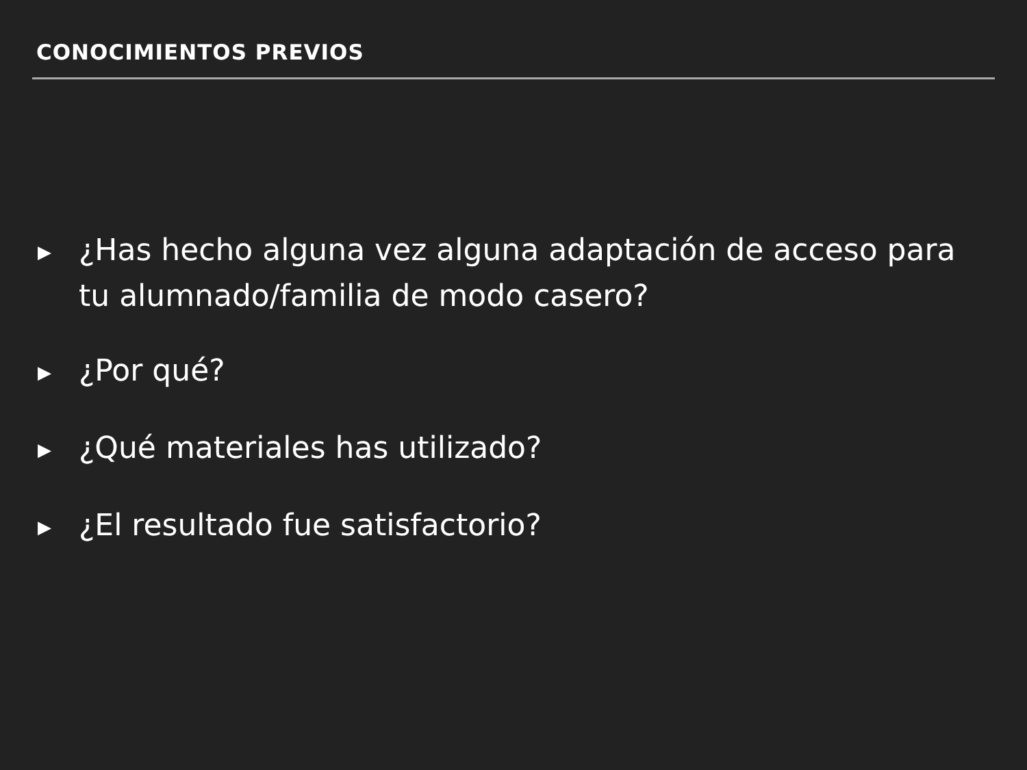CONOCIMIENTOS PREVIOS
▶ ¿Has hecho alguna vez alguna adaptación de acceso para tu alumnado/familia de modo casero?
▶ ¿Por qué?
▶ ¿Qué materiales has utilizado?
▶ ¿El resultado fue satisfactorio?